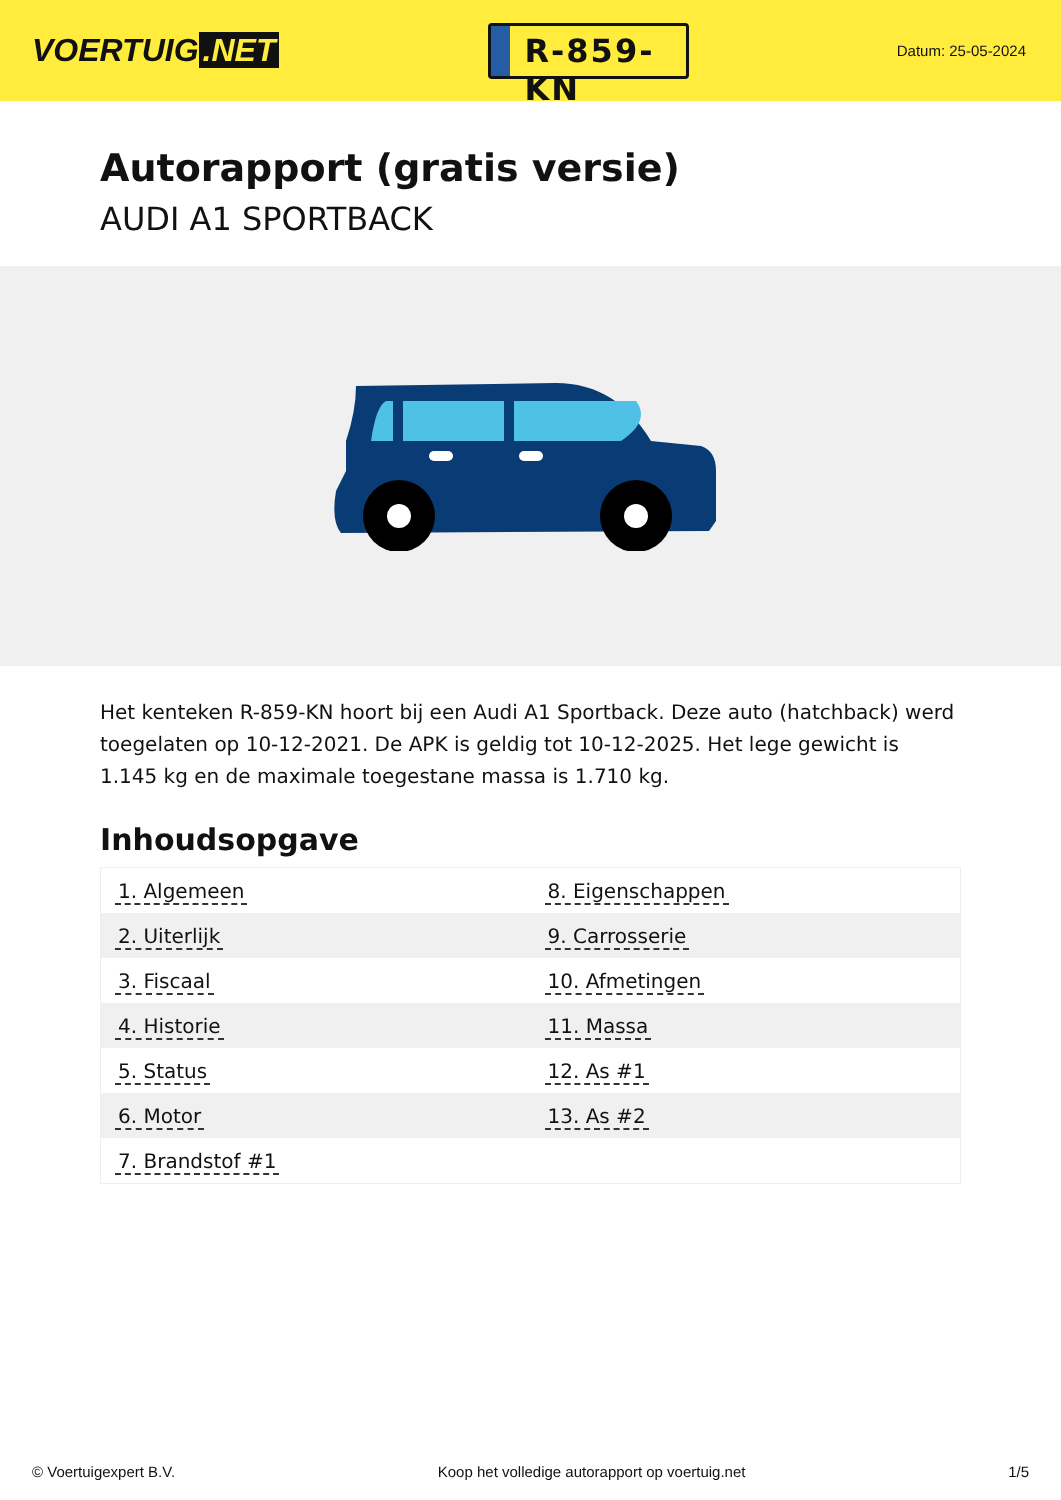VOERTUIG.NET
R-859-KN
Datum: 25-05-2024
Autorapport (gratis versie)
AUDI A1 SPORTBACK
Het kenteken R-859-KN hoort bij een Audi A1 Sportback. Deze auto (hatchback) werd toegelaten op 10-12-2021. De APK is geldig tot 10-12-2025. Het lege gewicht is 1.145 kg en de maximale toegestane massa is 1.710 kg.
Inhoudsopgave
| 1. Algemeen | 8. Eigenschappen |
| 2. Uiterlijk | 9. Carrosserie |
| 3. Fiscaal | 10. Afmetingen |
| 4. Historie | 11. Massa |
| 5. Status | 12. As #1 |
| 6. Motor | 13. As #2 |
| 7. Brandstof #1 | |
© Voertuigexpert B.V. Koop het volledige autorapport op voertuig.net 1/5